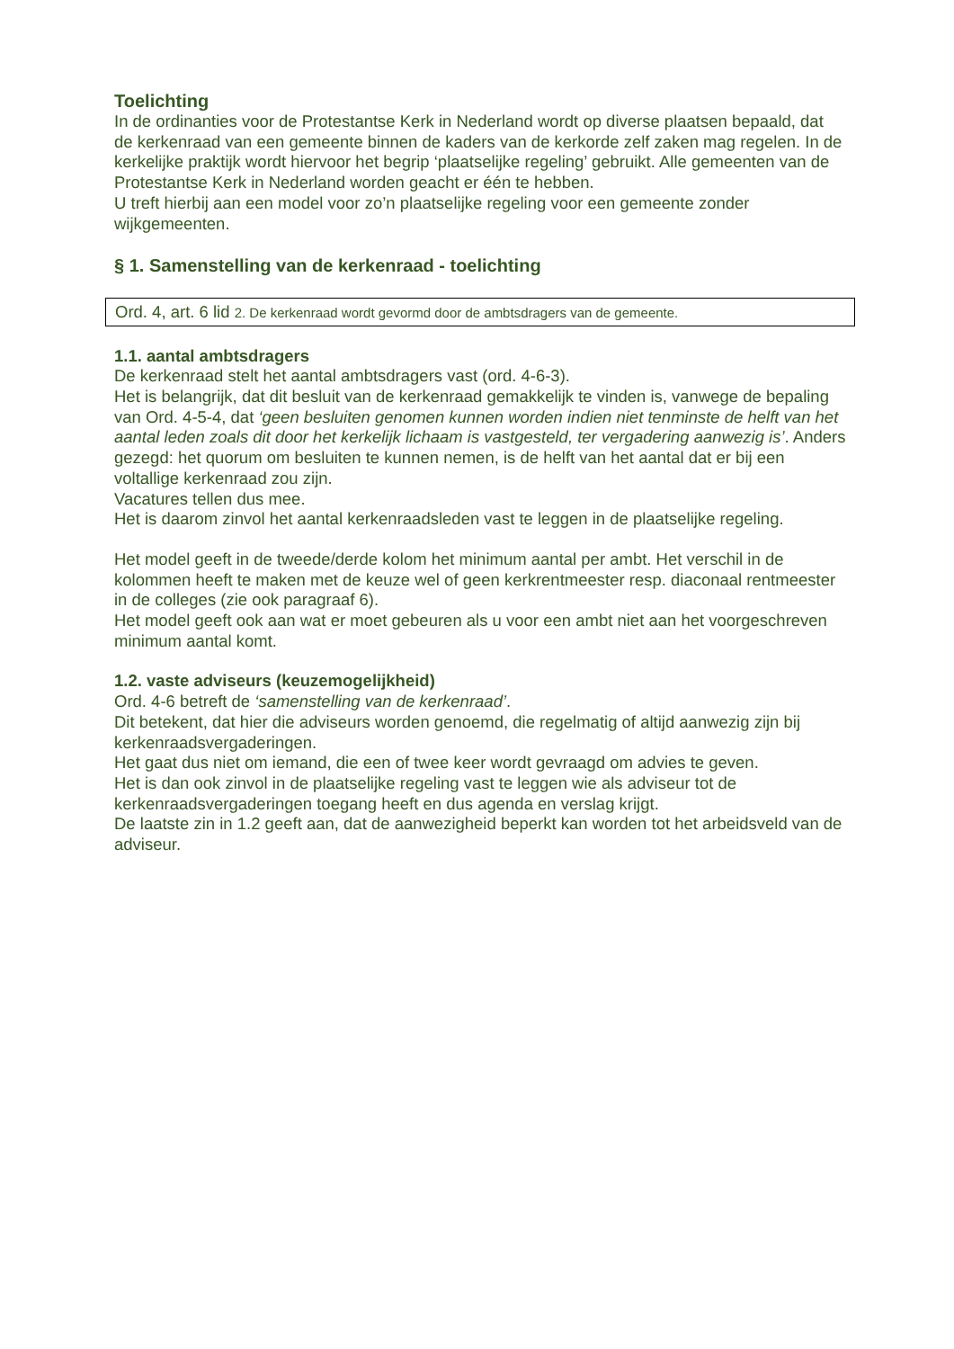Toelichting
In de ordinanties voor de Protestantse Kerk in Nederland wordt op diverse plaatsen bepaald, dat de kerkenraad van een gemeente binnen de kaders van de kerkorde zelf zaken mag regelen. In de kerkelijke praktijk wordt hiervoor het begrip ‘plaatselijke regeling’ gebruikt. Alle gemeenten van de Protestantse Kerk in Nederland worden geacht er één te hebben.
U treft hierbij aan een model voor zo’n plaatselijke regeling voor een gemeente zonder wijkgemeenten.
§ 1. Samenstelling van de kerkenraad - toelichting
Ord. 4, art. 6 lid 2. De kerkenraad wordt gevormd door de ambtsdragers van de gemeente.
1.1. aantal ambtsdragers
De kerkenraad stelt het aantal ambtsdragers vast (ord. 4-6-3).
Het is belangrijk, dat dit besluit van de kerkenraad gemakkelijk te vinden is, vanwege de bepaling van Ord. 4-5-4, dat ‘geen besluiten genomen kunnen worden indien niet tenminste de helft van het aantal leden zoals dit door het kerkelijk lichaam is vastgesteld, ter vergadering aanwezig is’. Anders gezegd: het quorum om besluiten te kunnen nemen, is de helft van het aantal dat er bij een voltallige kerkenraad zou zijn.
Vacatures tellen dus mee.
Het is daarom zinvol het aantal kerkenraadsleden vast te leggen in de plaatselijke regeling.
Het model geeft in de tweede/derde kolom het minimum aantal per ambt. Het verschil in de kolommen heeft te maken met de keuze wel of geen kerkrentmeester resp. diaconaal rentmeester in de colleges (zie ook paragraaf 6).
Het model geeft ook aan wat er moet gebeuren als u voor een ambt niet aan het voorgeschreven minimum aantal komt.
1.2. vaste adviseurs (keuzemogelijkheid)
Ord. 4-6 betreft de ‘samenstelling van de kerkenraad’.
Dit betekent, dat hier die adviseurs worden genoemd, die regelmatig of altijd aanwezig zijn bij kerkenraadsvergaderingen.
Het gaat dus niet om iemand, die een of twee keer wordt gevraagd om advies te geven.
Het is dan ook zinvol in de plaatselijke regeling vast te leggen wie als adviseur tot de kerkenraadsvergaderingen toegang heeft en dus agenda en verslag krijgt.
De laatste zin in 1.2 geeft aan, dat de aanwezigheid beperkt kan worden tot het arbeidsveld van de adviseur.